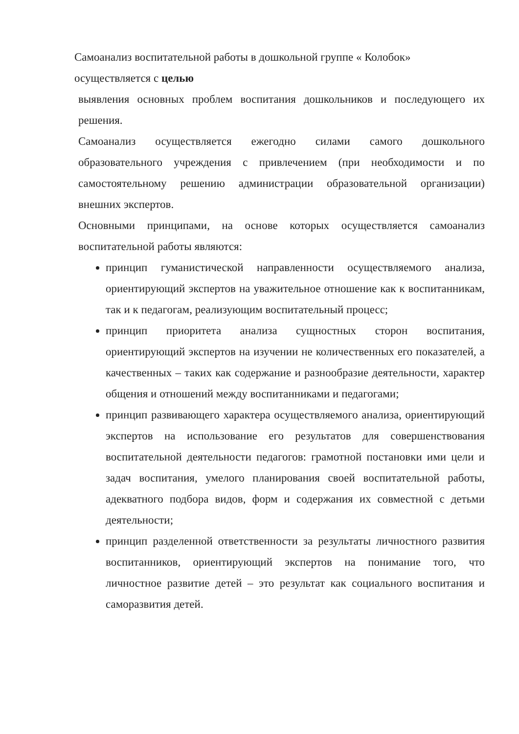Самоанализ воспитательной работы в дошкольной группе « Колобок»
осуществляется с целью
выявления основных проблем воспитания дошкольников и последующего их решения.
Самоанализ осуществляется ежегодно силами самого дошкольного образовательного учреждения с привлечением (при необходимости и по самостоятельному решению администрации образовательной организации) внешних экспертов.
Основными принципами, на основе которых осуществляется самоанализ воспитательной работы являются:
принцип гуманистической направленности осуществляемого анализа, ориентирующий экспертов на уважительное отношение как к воспитанникам, так и к педагогам, реализующим воспитательный процесс;
принцип приоритета анализа сущностных сторон воспитания, ориентирующий экспертов на изучении не количественных его показателей, а качественных – таких как содержание и разнообразие деятельности, характер общения и отношений между воспитанниками и педагогами;
принцип развивающего характера осуществляемого анализа, ориентирующий экспертов на использование его результатов для совершенствования воспитательной деятельности педагогов: грамотной постановки ими цели и задач воспитания, умелого планирования своей воспитательной работы, адекватного подбора видов, форм и содержания их совместной с детьми деятельности;
принцип разделенной ответственности за результаты личностного развития воспитанников, ориентирующий экспертов на понимание того, что личностное развитие детей – это результат как социального воспитания и саморазвития детей.